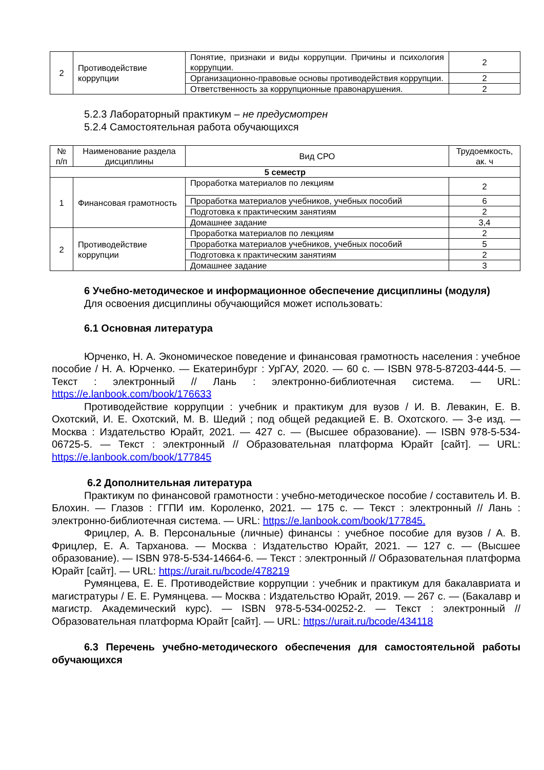| 2 | Противодействие коррупции | Понятие, признаки и виды коррупции. Причины и психология коррупции. | 2 |
| | | Организационно-правовые основы противодействия коррупции. | 2 |
| | | Ответственность за коррупционные правонарушения. | 2 |
5.2.3 Лабораторный практикум – не предусмотрен
5.2.4 Самостоятельная работа обучающихся
| № п/п | Наименование раздела дисциплины | Вид СРО | Трудоемкость, ак. ч |
| 5 семестр | | | |
| 1 | Финансовая грамотность | Проработка материалов по лекциям | 2 |
| | | Проработка материалов учебников, учебных пособий | 6 |
| | | Подготовка к практическим занятиям | 2 |
| | | Домашнее задание | 3,4 |
| 2 | Противодействие коррупции | Проработка материалов по лекциям | 2 |
| | | Проработка материалов учебников, учебных пособий | 5 |
| | | Подготовка к практическим занятиям | 2 |
| | | Домашнее задание | 3 |
6 Учебно-методическое и информационное обеспечение дисциплины (модуля)
Для освоения дисциплины обучающийся может использовать:
6.1 Основная литература
Юрченко, Н. А. Экономическое поведение и финансовая грамотность населения : учебное пособие / Н. А. Юрченко. — Екатеринбург : УрГАУ, 2020. — 60 с. — ISBN 978-5-87203-444-5. — Текст : электронный // Лань : электронно-библиотечная система. — URL: https://e.lanbook.com/book/176633
Противодействие коррупции : учебник и практикум для вузов / И. В. Левакин, Е. В. Охотский, И. Е. Охотский, М. В. Шедий ; под общей редакцией Е. В. Охотского. — 3-е изд. — Москва : Издательство Юрайт, 2021. — 427 с. — (Высшее образование). — ISBN 978-5-534-06725-5. — Текст : электронный // Образовательная платформа Юрайт [сайт]. — URL: https://e.lanbook.com/book/177845
6.2 Дополнительная литература
Практикум по финансовой грамотности : учебно-методическое пособие / составитель И. В. Блохин. — Глазов : ГГПИ им. Короленко, 2021. — 175 с. — Текст : электронный // Лань : электронно-библиотечная система. — URL: https://e.lanbook.com/book/177845.
Фрицлер, А. В. Персональные (личные) финансы : учебное пособие для вузов / А. В. Фрицлер, Е. А. Тарханова. — Москва : Издательство Юрайт, 2021. — 127 с. — (Высшее образование). — ISBN 978-5-534-14664-6. — Текст : электронный // Образовательная платформа Юрайт [сайт]. — URL: https://urait.ru/bcode/478219
Румянцева, Е. Е. Противодействие коррупции : учебник и практикум для бакалавриата и магистратуры / Е. Е. Румянцева. — Москва : Издательство Юрайт, 2019. — 267 с. — (Бакалавр и магистр. Академический курс). — ISBN 978-5-534-00252-2. — Текст : электронный // Образовательная платформа Юрайт [сайт]. — URL: https://urait.ru/bcode/434118
6.3 Перечень учебно-методического обеспечения для самостоятельной работы обучающихся